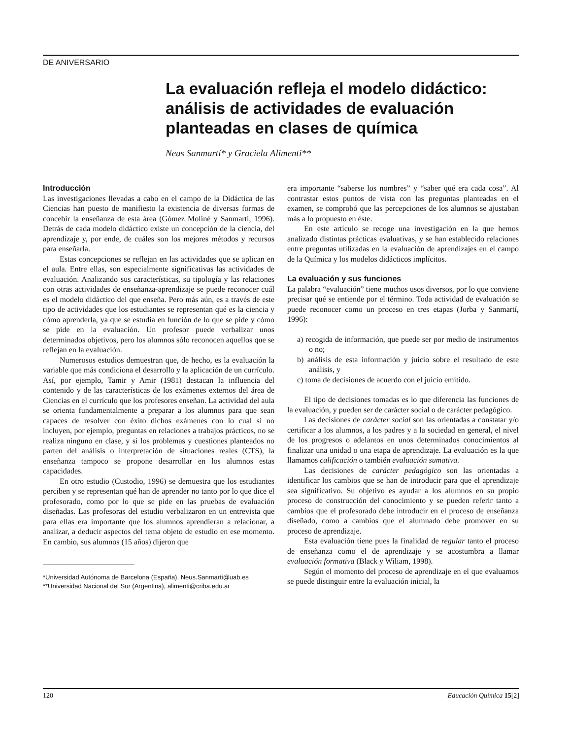DE ANIVERSARIO
La evaluación refleja el modelo didáctico: análisis de actividades de evaluación planteadas en clases de química
Neus Sanmartí* y Graciela Alimenti**
Introducción
Las investigaciones llevadas a cabo en el campo de la Didáctica de las Ciencias han puesto de manifiesto la existencia de diversas formas de concebir la enseñanza de esta área (Gómez Moliné y Sanmartí, 1996). Detrás de cada modelo didáctico existe un concepción de la ciencia, del aprendizaje y, por ende, de cuáles son los mejores métodos y recursos para enseñarla.
Estas concepciones se reflejan en las actividades que se aplican en el aula. Entre ellas, son especialmente significativas las actividades de evaluación. Analizando sus características, su tipología y las relaciones con otras actividades de enseñanza-aprendizaje se puede reconocer cuál es el modelo didáctico del que enseña. Pero más aún, es a través de este tipo de actividades que los estudiantes se representan qué es la ciencia y cómo aprenderla, ya que se estudia en función de lo que se pide y cómo se pide en la evaluación. Un profesor puede verbalizar unos determinados objetivos, pero los alumnos sólo reconocen aquellos que se reflejan en la evaluación.
Numerosos estudios demuestran que, de hecho, es la evaluación la variable que más condiciona el desarrollo y la aplicación de un currículo. Así, por ejemplo, Tamir y Amir (1981) destacan la influencia del contenido y de las características de los exámenes externos del área de Ciencias en el currículo que los profesores enseñan. La actividad del aula se orienta fundamentalmente a preparar a los alumnos para que sean capaces de resolver con éxito dichos exámenes con lo cual si no incluyen, por ejemplo, preguntas en relaciones a trabajos prácticos, no se realiza ninguno en clase, y si los problemas y cuestiones planteados no parten del análisis o interpretación de situaciones reales (CTS), la enseñanza tampoco se propone desarrollar en los alumnos estas capacidades.
En otro estudio (Custodio, 1996) se demuestra que los estudiantes perciben y se representan qué han de aprender no tanto por lo que dice el profesorado, como por lo que se pide en las pruebas de evaluación diseñadas. Las profesoras del estudio verbalizaron en un entrevista que para ellas era importante que los alumnos aprendieran a relacionar, a analizar, a deducir aspectos del tema objeto de estudio en ese momento. En cambio, sus alumnos (15 años) dijeron que
*Universidad Autónoma de Barcelona (España), Neus.Sanmarti@uab.es
**Universidad Nacional del Sur (Argentina), alimenti@criba.edu.ar
era importante “saberse los nombres” y “saber qué era cada cosa”. Al contrastar estos puntos de vista con las preguntas planteadas en el examen, se comprobó que las percepciones de los alumnos se ajustaban más a lo propuesto en éste.
En este artículo se recoge una investigación en la que hemos analizado distintas prácticas evaluativas, y se han establecido relaciones entre preguntas utilizadas en la evaluación de aprendizajes en el campo de la Química y los modelos didácticos implícitos.
La evaluación y sus funciones
La palabra “evaluación” tiene muchos usos diversos, por lo que conviene precisar qué se entiende por el término. Toda actividad de evaluación se puede reconocer como un proceso en tres etapas (Jorba y Sanmartí, 1996):
a) recogida de información, que puede ser por medio de instrumentos o no;
b) análisis de esta información y juicio sobre el resultado de este análisis, y
c) toma de decisiones de acuerdo con el juicio emitido.
El tipo de decisiones tomadas es lo que diferencia las funciones de la evaluación, y pueden ser de carácter social o de carácter pedagógico.
Las decisiones de carácter social son las orientadas a constatar y/o certificar a los alumnos, a los padres y a la sociedad en general, el nivel de los progresos o adelantos en unos determinados conocimientos al finalizar una unidad o una etapa de aprendizaje. La evaluación es la que llamamos calificación o también evaluación sumativa.
Las decisiones de carácter pedagógico son las orientadas a identificar los cambios que se han de introducir para que el aprendizaje sea significativo. Su objetivo es ayudar a los alumnos en su propio proceso de construcción del conocimiento y se pueden referir tanto a cambios que el profesorado debe introducir en el proceso de enseñanza diseñado, como a cambios que el alumnado debe promover en su proceso de aprendizaje.
Esta evaluación tiene pues la finalidad de regular tanto el proceso de enseñanza como el de aprendizaje y se acostumbra a llamar evaluación formativa (Black y Wiliam, 1998).
Según el momento del proceso de aprendizaje en el que evaluamos se puede distinguir entre la evaluación inicial, la
120 Educación Química 15[2]